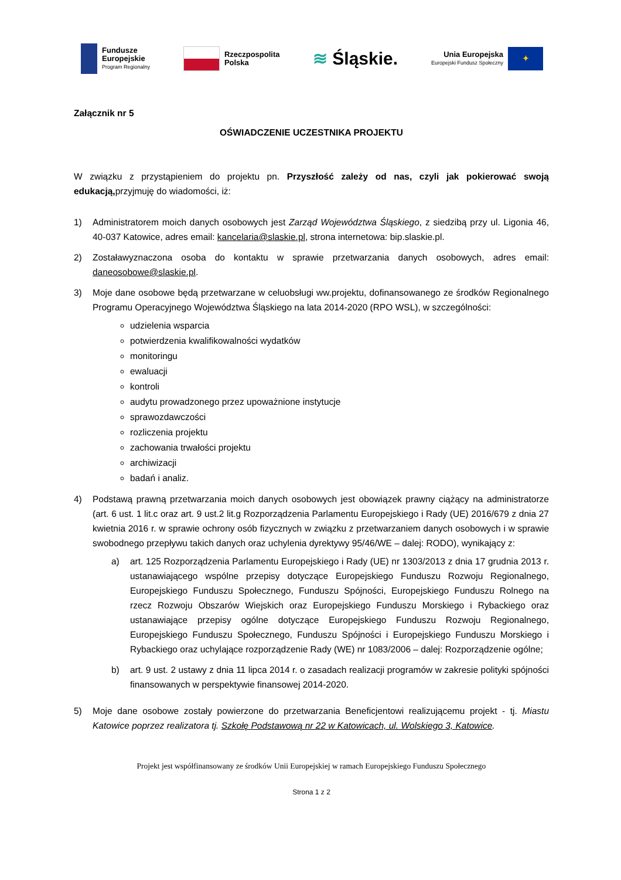Fundusze
Europejskie
Program Regionalny
Rzeczpospolita
Polska
≋ Śląskie.
Unia Europejska
Europejski Fundusz Społeczny
✦
Załącznik nr 5
OŚWIADCZENIE UCZESTNIKA PROJEKTU
W związku z przystąpieniem do projektu pn. Przyszłość zależy od nas, czyli jak pokierować swoją edukacją, przyjmuję do wiadomości, iż:
1) Administratorem moich danych osobowych jest Zarząd Województwa Śląskiego, z siedzibą przy ul. Ligonia 46, 40-037 Katowice, adres email: kancelaria@slaskie.pl, strona internetowa: bip.slaskie.pl.
2) Zostaławyznaczona osoba do kontaktu w sprawie przetwarzania danych osobowych, adres email: daneosobowe@slaskie.pl.
3) Moje dane osobowe będą przetwarzane w celuobsługi ww.projektu, dofinansowanego ze środków Regionalnego Programu Operacyjnego Województwa Śląskiego na lata 2014-2020 (RPO WSL), w szczególności:
udzielenia wsparcia
potwierdzenia kwalifikowalności wydatków
monitoringu
ewaluacji
kontroli
audytu prowadzonego przez upoważnione instytucje
sprawozdawczości
rozliczenia projektu
zachowania trwałości projektu
archiwizacji
badań i analiz.
4) Podstawą prawną przetwarzania moich danych osobowych jest obowiązek prawny ciążący na administratorze (art. 6 ust. 1 lit.c oraz art. 9 ust.2 lit.g Rozporządzenia Parlamentu Europejskiego i Rady (UE) 2016/679 z dnia 27 kwietnia 2016 r. w sprawie ochrony osób fizycznych w związku z przetwarzaniem danych osobowych i w sprawie swobodnego przepływu takich danych oraz uchylenia dyrektywy 95/46/WE – dalej: RODO), wynikający z:
a) art. 125 Rozporządzenia Parlamentu Europejskiego i Rady (UE) nr 1303/2013 z dnia 17 grudnia 2013 r. ustanawiającego wspólne przepisy dotyczące Europejskiego Funduszu Rozwoju Regionalnego, Europejskiego Funduszu Społecznego, Funduszu Spójności, Europejskiego Funduszu Rolnego na rzecz Rozwoju Obszarów Wiejskich oraz Europejskiego Funduszu Morskiego i Rybackiego oraz ustanawiające przepisy ogólne dotyczące Europejskiego Funduszu Rozwoju Regionalnego, Europejskiego Funduszu Społecznego, Funduszu Spójności i Europejskiego Funduszu Morskiego i Rybackiego oraz uchylające rozporządzenie Rady (WE) nr 1083/2006 – dalej: Rozporządzenie ogólne;
b) art. 9 ust. 2 ustawy z dnia 11 lipca 2014 r. o zasadach realizacji programów w zakresie polityki spójności finansowanych w perspektywie finansowej 2014-2020.
5) Moje dane osobowe zostały powierzone do przetwarzania Beneficjentowi realizującemu projekt - tj. Miastu Katowice poprzez realizatora tj. Szkołę Podstawową nr 22 w Katowicach, ul. Wolskiego 3, Katowice.
Projekt jest współfinansowany ze środków Unii Europejskiej w ramach Europejskiego Funduszu Społecznego
Strona 1 z 2